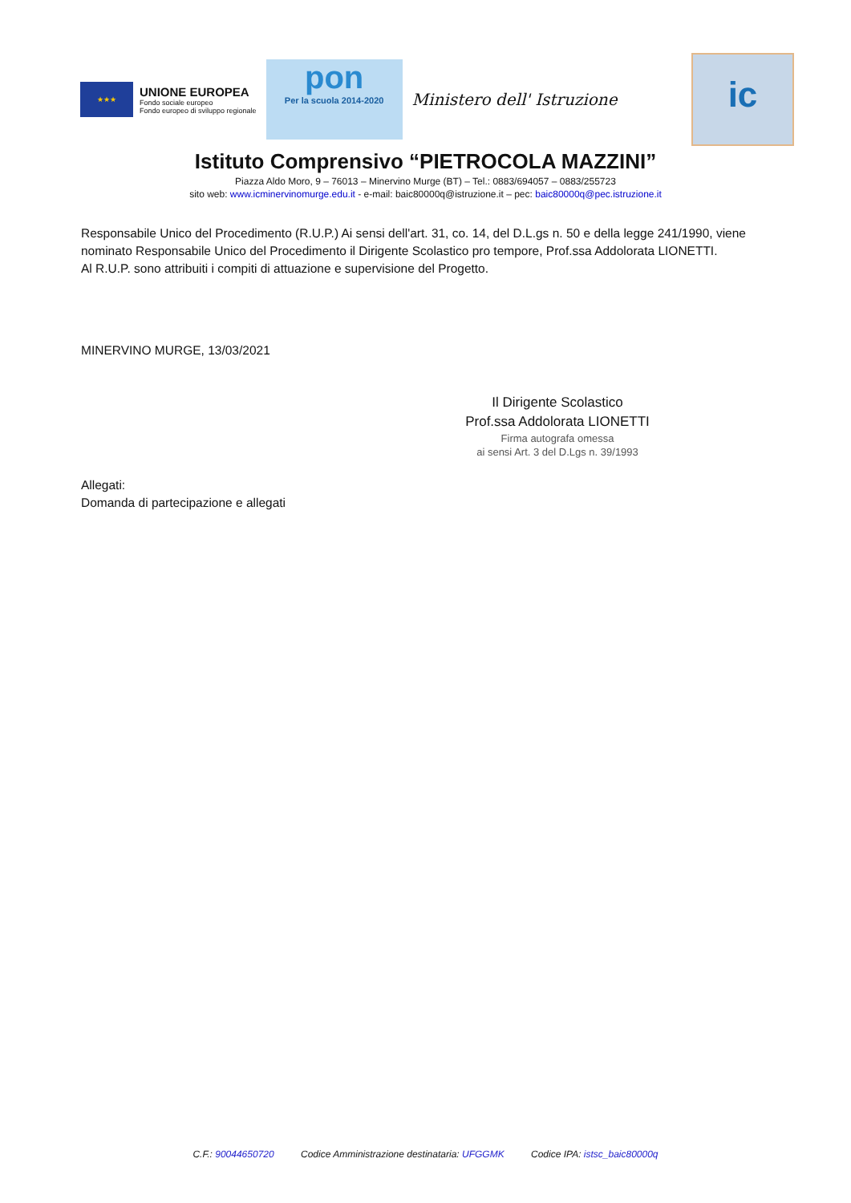★★★
UNIONE EUROPEA
Fondo sociale europeo
Fondo europeo di sviluppo regionale
pon
Per la scuola 2014-2020
Ministero dell' Istruzione
ic
Istituto Comprensivo “PIETROCOLA MAZZINI”
Piazza Aldo Moro, 9 – 76013 – Minervino Murge (BT) – Tel.: 0883/694057 – 0883/255723
sito web: www.icminervinomurge.edu.it - e-mail: baic80000q@istruzione.it – pec: baic80000q@pec.istruzione.it
Responsabile Unico del Procedimento (R.U.P.) Ai sensi dell'art. 31, co. 14, del D.L.gs n. 50 e della legge 241/1990, viene nominato Responsabile Unico del Procedimento il Dirigente Scolastico pro tempore, Prof.ssa Addolorata LIONETTI.
Al R.U.P. sono attribuiti i compiti di attuazione e supervisione del Progetto.
MINERVINO MURGE, 13/03/2021
Il Dirigente Scolastico
Prof.ssa Addolorata LIONETTI
Firma autografa omessa
ai sensi Art. 3 del D.Lgs n. 39/1993
Allegati:
Domanda di partecipazione e allegati
C.F.: 90044650720 Codice Amministrazione destinataria: UFGGMK Codice IPA: istsc_baic80000q